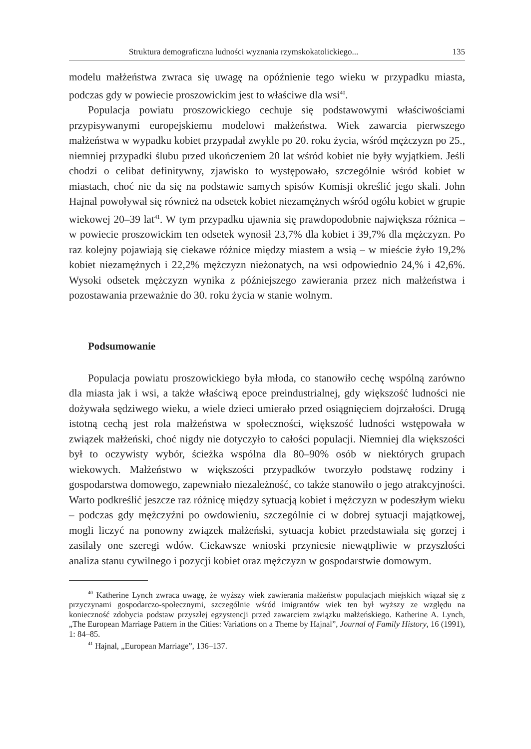Struktura demograficzna ludności wyznania rzymskokatolickiego... 135
modelu małżeństwa zwraca się uwagę na opóźnienie tego wieku w przypadku miasta, podczas gdy w powiecie proszowickim jest to właściwe dla wsi<sup>40</sup>.
Populacja powiatu proszowickiego cechuje się podstawowymi właściwościami przypisywanymi europejskiemu modelowi małżeństwa. Wiek zawarcia pierwszego małżeństwa w wypadku kobiet przypadał zwykle po 20. roku życia, wśród mężczyzn po 25., niemniej przypadki ślubu przed ukończeniem 20 lat wśród kobiet nie były wyjątkiem. Jeśli chodzi o celibat definitywny, zjawisko to występowało, szczególnie wśród kobiet w miastach, choć nie da się na podstawie samych spisów Komisji określić jego skali. John Hajnal powoływał się również na odsetek kobiet niezamężnych wśród ogółu kobiet w grupie wiekowej 20–39 lat<sup>41</sup>. W tym przypadku ujawnia się prawdopodobnie największa różnica – w powiecie proszowickim ten odsetek wynosił 23,7% dla kobiet i 39,7% dla mężczyzn. Po raz kolejny pojawiają się ciekawe różnice między miastem a wsią – w mieście żyło 19,2% kobiet niezamężnych i 22,2% mężczyzn nieżonatych, na wsi odpowiednio 24,% i 42,6%. Wysoki odsetek mężczyzn wynika z późniejszego zawierania przez nich małżeństwa i pozostawania przeważnie do 30. roku życia w stanie wolnym.
Podsumowanie
Populacja powiatu proszowickiego była młoda, co stanowiło cechę wspólną zarówno dla miasta jak i wsi, a także właściwą epoce preindustrialnej, gdy większość ludności nie dożywała sędziwego wieku, a wiele dzieci umierało przed osiągnięciem dojrzałości. Drugą istotną cechą jest rola małżeństwa w społeczności, większość ludności wstępowała w związek małżeński, choć nigdy nie dotyczyło to całości populacji. Niemniej dla większości był to oczywisty wybór, ścieżka wspólna dla 80–90% osób w niektórych grupach wiekowych. Małżeństwo w większości przypadków tworzyło podstawę rodziny i gospodarstwa domowego, zapewniało niezależność, co także stanowiło o jego atrakcyjności. Warto podkreślić jeszcze raz różnicę między sytuacją kobiet i mężczyzn w podeszłym wieku – podczas gdy mężczyźni po owdowieniu, szczególnie ci w dobrej sytuacji majątkowej, mogli liczyć na ponowny związek małżeński, sytuacja kobiet przedstawiała się gorzej i zasilały one szeregi wdów. Ciekawsze wnioski przyniesie niewątpliwie w przyszłości analiza stanu cywilnego i pozycji kobiet oraz mężczyzn w gospodarstwie domowym.
<sup>40</sup> Katherine Lynch zwraca uwagę, że wyższy wiek zawierania małżeństw populacjach miejskich wiązał się z przyczynami gospodarczo-społecznymi, szczególnie wśród imigrantów wiek ten był wyższy ze względu na konieczność zdobycia podstaw przyszłej egzystencji przed zawarciem związku małżeńskiego. Katherine A. Lynch, „The European Marriage Pattern in the Cities: Variations on a Theme by Hajnal”, Journal of Family History, 16 (1991), 1: 84–85.
<sup>41</sup> Hajnal, „European Marriage”, 136–137.